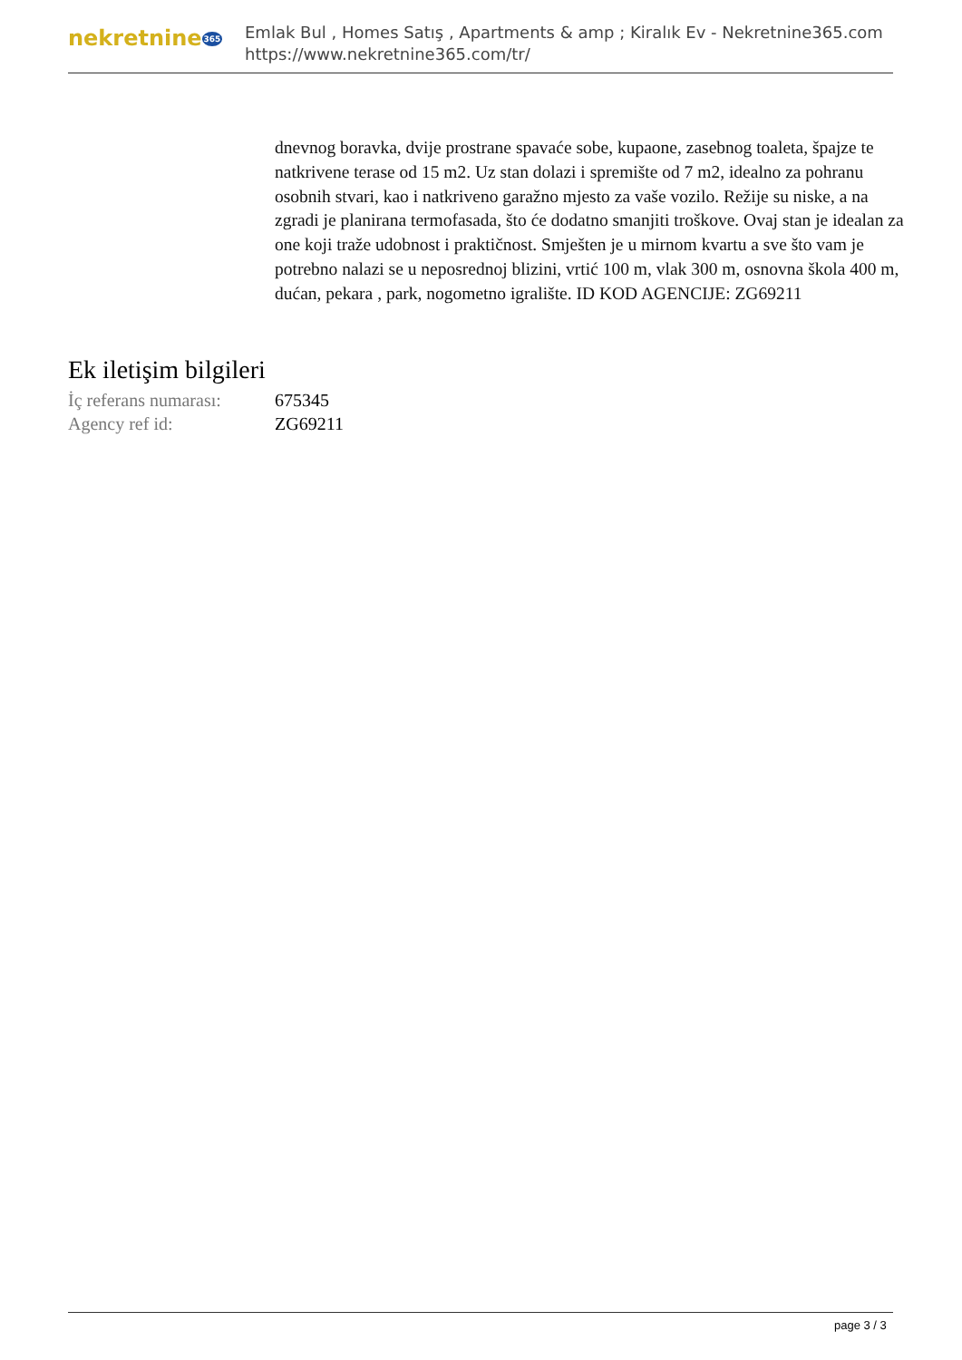nekretnine365
Emlak Bul , Homes Satış , Apartments & amp ; Kiralık Ev - Nekretnine365.com
https://www.nekretnine365.com/tr/
dnevnog boravka, dvije prostrane spavaće sobe, kupaone, zasebnog toaleta, špajze te natkrivene terase od 15 m2. Uz stan dolazi i spremište od 7 m2, idealno za pohranu osobnih stvari, kao i natkriveno garažno mjesto za vaše vozilo. Režije su niske, a na zgradi je planirana termofasada, što će dodatno smanjiti troškove. Ovaj stan je idealan za one koji traže udobnost i praktičnost. Smješten je u mirnom kvartu a sve što vam je potrebno nalazi se u neposrednoj blizini, vrtić 100 m, vlak 300 m, osnovna škola 400 m, dućan, pekara , park, nogometno igralište. ID KOD AGENCIJE: ZG69211
Ek iletişim bilgileri
| İç referans numarası: | 675345 |
| Agency ref id: | ZG69211 |
page 3 / 3